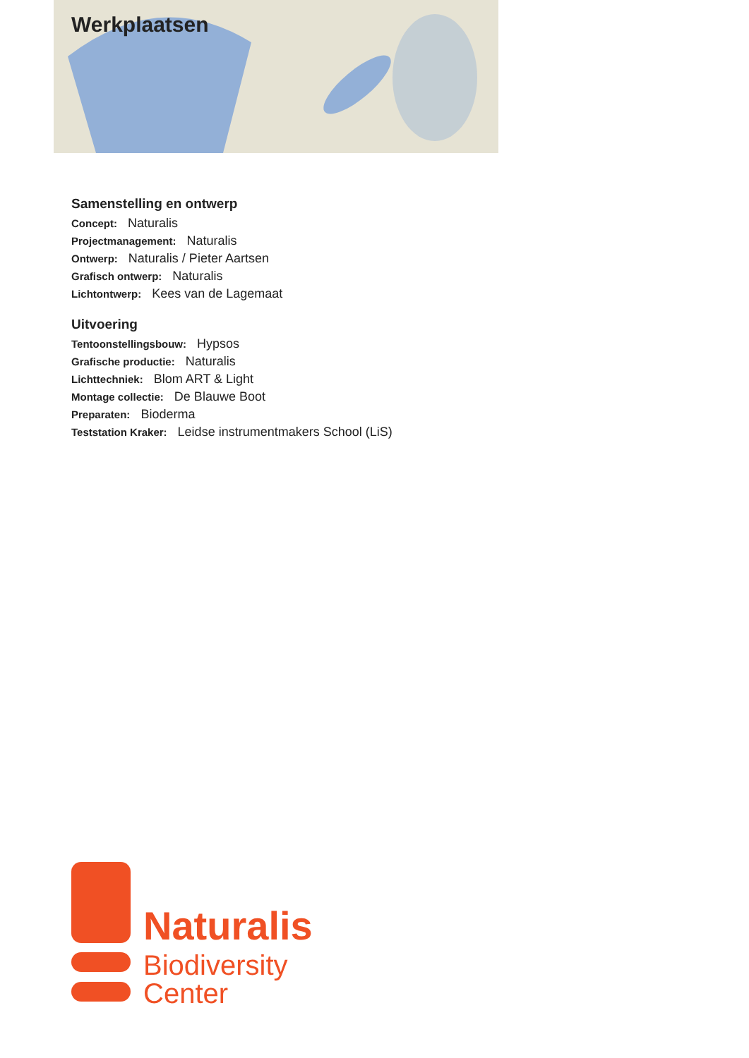Werkplaatsen
Samenstelling en ontwerp
Concept: Naturalis
Projectmanagement: Naturalis
Ontwerp: Naturalis / Pieter Aartsen
Grafisch ontwerp: Naturalis
Lichtontwerp: Kees van de Lagemaat
Uitvoering
Tentoonstellingsbouw: Hypsos
Grafische productie: Naturalis
Lichttechniek: Blom ART & Light
Montage collectie: De Blauwe Boot
Preparaten: Bioderma
Teststation Kraker: Leidse instrumentmakers School (LiS)
Naturalis
Biodiversity
Center